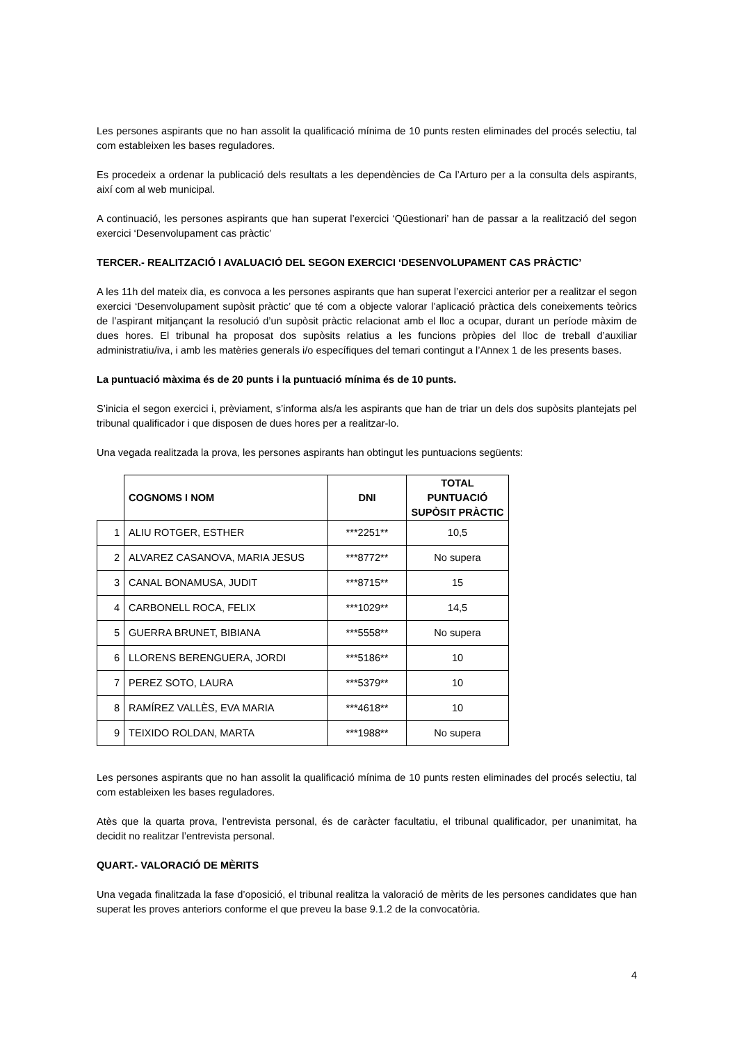Les persones aspirants que no han assolit la qualificació mínima de 10 punts resten eliminades del procés selectiu, tal com estableixen les bases reguladores.
Es procedeix a ordenar la publicació dels resultats a les dependències de Ca l’Arturo per a la consulta dels aspirants, així com al web municipal.
A continuació, les persones aspirants que han superat l’exercici ‘Qüestionari’ han de passar a la realització del segon exercici ‘Desenvolupament cas pràctic’
TERCER.- REALITZACIÓ I AVALUACIÓ DEL SEGON EXERCICI ‘DESENVOLUPAMENT CAS PRÀCTIC’
A les 11h del mateix dia, es convoca a les persones aspirants que han superat l’exercici anterior per a realitzar el segon exercici ‘Desenvolupament supòsit pràctic’ que té com a objecte valorar l’aplicació pràctica dels coneixements teòrics de l’aspirant mitjançant la resolució d’un supòsit pràctic relacionat amb el lloc a ocupar, durant un període màxim de dues hores. El tribunal ha proposat dos supòsits relatius a les funcions pròpies del lloc de treball d’auxiliar administratiu/iva, i amb les matèries generals i/o específiques del temari contingut a l’Annex 1 de les presents bases.
La puntuació màxima és de 20 punts i la puntuació mínima és de 10 punts.
S’inicia el segon exercici i, prèviament, s’informa als/a les aspirants que han de triar un dels dos supòsits plantejats pel tribunal qualificador i que disposen de dues hores per a realitzar-lo.
Una vegada realitzada la prova, les persones aspirants han obtingut les puntuacions següents:
| | COGNOMS I NOM | DNI | TOTAL PUNTUACIÓ SUPÒSIT PRÀCTIC |
| --- | --- | --- | --- |
| 1 | ALIU ROTGER, ESTHER | ***2251** | 10,5 |
| 2 | ALVAREZ CASANOVA, MARIA JESUS | ***8772** | No supera |
| 3 | CANAL BONAMUSA, JUDIT | ***8715** | 15 |
| 4 | CARBONELL ROCA, FELIX | ***1029** | 14,5 |
| 5 | GUERRA BRUNET, BIBIANA | ***5558** | No supera |
| 6 | LLORENS BERENGUERA, JORDI | ***5186** | 10 |
| 7 | PEREZ SOTO, LAURA | ***5379** | 10 |
| 8 | RAMÍREZ VALLÈS, EVA MARIA | ***4618** | 10 |
| 9 | TEIXIDO ROLDAN, MARTA | ***1988** | No supera |
Les persones aspirants que no han assolit la qualificació mínima de 10 punts resten eliminades del procés selectiu, tal com estableixen les bases reguladores.
Atès que la quarta prova, l’entrevista personal, és de caràcter facultatiu, el tribunal qualificador, per unanimitat, ha decidit no realitzar l’entrevista personal.
QUART.- VALORACIÓ DE MÈRITS
Una vegada finalitzada la fase d’oposició, el tribunal realitza la valoració de mèrits de les persones candidates que han superat les proves anteriors conforme el que preveu la base 9.1.2 de la convocatòria.
4